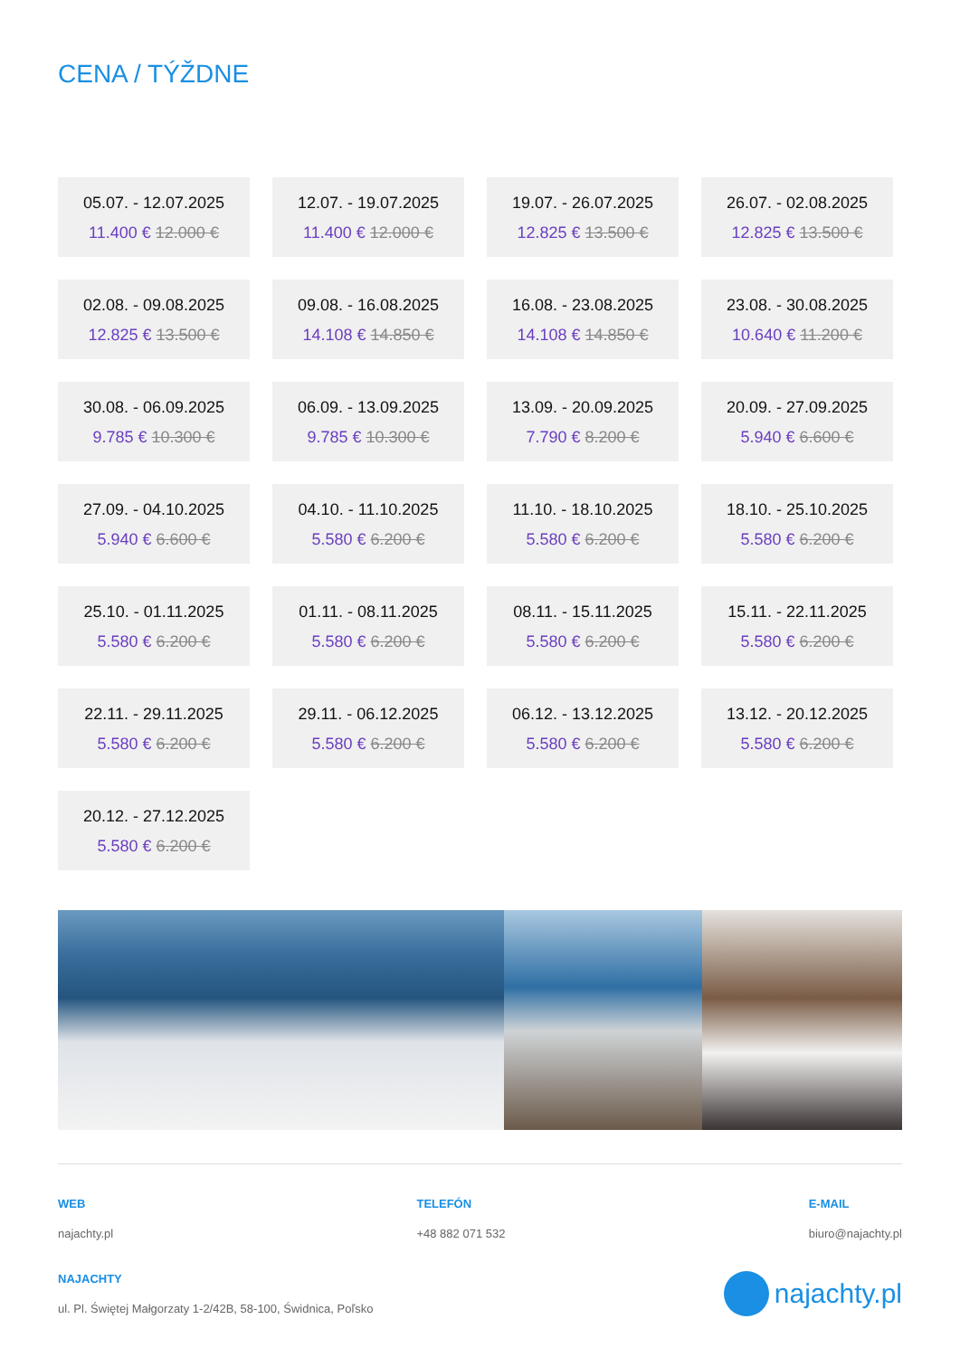CENA / TÝŽDNE
05.07. - 12.07.2025
11.400 € 12.000 €
12.07. - 19.07.2025
11.400 € 12.000 €
19.07. - 26.07.2025
12.825 € 13.500 €
26.07. - 02.08.2025
12.825 € 13.500 €
02.08. - 09.08.2025
12.825 € 13.500 €
09.08. - 16.08.2025
14.108 € 14.850 €
16.08. - 23.08.2025
14.108 € 14.850 €
23.08. - 30.08.2025
10.640 € 11.200 €
30.08. - 06.09.2025
9.785 € 10.300 €
06.09. - 13.09.2025
9.785 € 10.300 €
13.09. - 20.09.2025
7.790 € 8.200 €
20.09. - 27.09.2025
5.940 € 6.600 €
27.09. - 04.10.2025
5.940 € 6.600 €
04.10. - 11.10.2025
5.580 € 6.200 €
11.10. - 18.10.2025
5.580 € 6.200 €
18.10. - 25.10.2025
5.580 € 6.200 €
25.10. - 01.11.2025
5.580 € 6.200 €
01.11. - 08.11.2025
5.580 € 6.200 €
08.11. - 15.11.2025
5.580 € 6.200 €
15.11. - 22.11.2025
5.580 € 6.200 €
22.11. - 29.11.2025
5.580 € 6.200 €
29.11. - 06.12.2025
5.580 € 6.200 €
06.12. - 13.12.2025
5.580 € 6.200 €
13.12. - 20.12.2025
5.580 € 6.200 €
20.12. - 27.12.2025
5.580 € 6.200 €
WEB
najachty.pl
TELEFÓN
+48 882 071 532
E-MAIL
biuro@najachty.pl
NAJACHTY
ul. Pl. Świętej Małgorzaty 1-2/42B, 58-100, Świdnica, Poľsko
najachty.pl